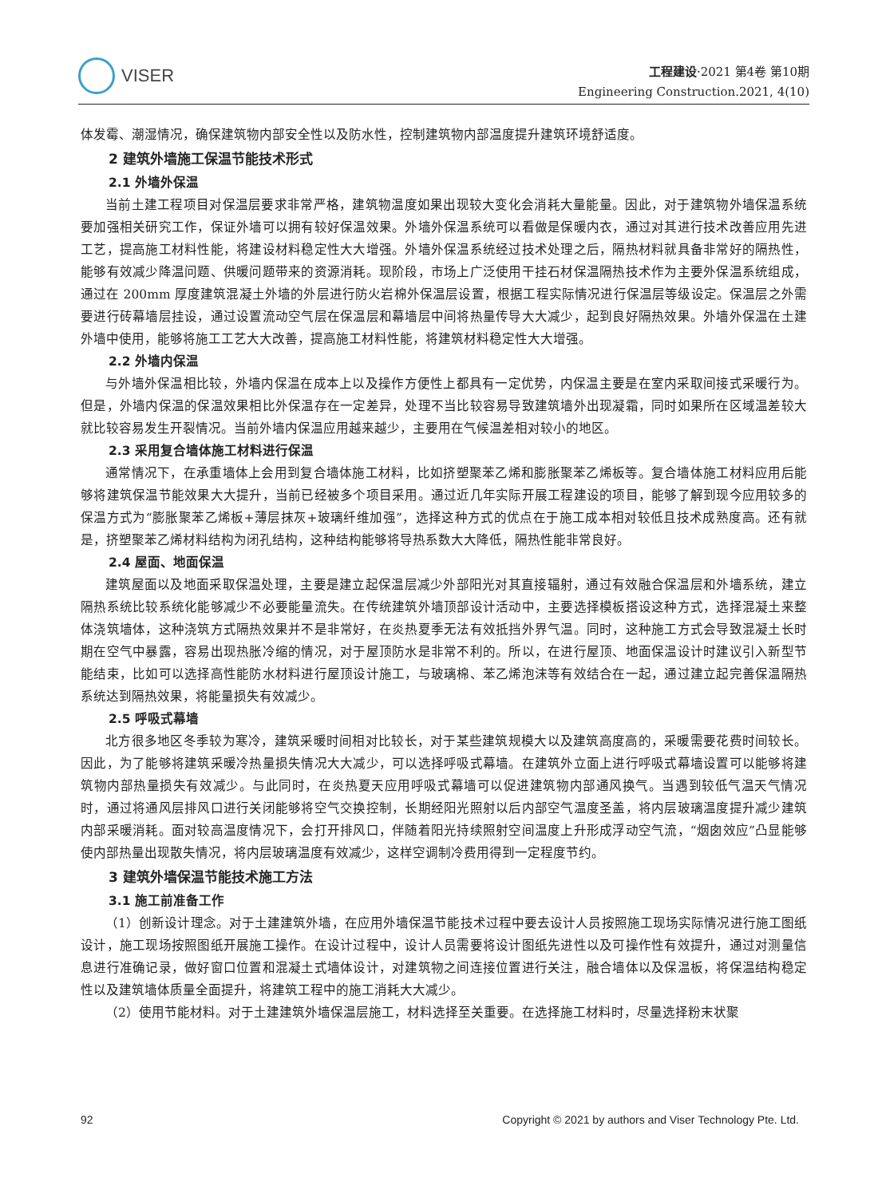VISER
工程建设·2021 第4卷 第10期
Engineering Construction.2021, 4(10)
体发霉、潮湿情况，确保建筑物内部安全性以及防水性，控制建筑物内部温度提升建筑环境舒适度。
2 建筑外墙施工保温节能技术形式
2.1 外墙外保温
当前土建工程项目对保温层要求非常严格，建筑物温度如果出现较大变化会消耗大量能量。因此，对于建筑物外墙保温系统要加强相关研究工作，保证外墙可以拥有较好保温效果。外墙外保温系统可以看做是保暖内衣，通过对其进行技术改善应用先进工艺，提高施工材料性能，将建设材料稳定性大大增强。外墙外保温系统经过技术处理之后，隔热材料就具备非常好的隔热性，能够有效减少降温问题、供暖问题带来的资源消耗。现阶段，市场上广泛使用干挂石材保温隔热技术作为主要外保温系统组成，通过在 200mm 厚度建筑混凝土外墙的外层进行防火岩棉外保温层设置，根据工程实际情况进行保温层等级设定。保温层之外需要进行砖幕墙层挂设，通过设置流动空气层在保温层和幕墙层中间将热量传导大大减少，起到良好隔热效果。外墙外保温在土建外墙中使用，能够将施工工艺大大改善，提高施工材料性能，将建筑材料稳定性大大增强。
2.2 外墙内保温
与外墙外保温相比较，外墙内保温在成本上以及操作方便性上都具有一定优势，内保温主要是在室内采取间接式采暖行为。但是，外墙内保温的保温效果相比外保温存在一定差异，处理不当比较容易导致建筑墙外出现凝霜，同时如果所在区域温差较大就比较容易发生开裂情况。当前外墙内保温应用越来越少，主要用在气候温差相对较小的地区。
2.3 采用复合墙体施工材料进行保温
通常情况下，在承重墙体上会用到复合墙体施工材料，比如挤塑聚苯乙烯和膨胀聚苯乙烯板等。复合墙体施工材料应用后能够将建筑保温节能效果大大提升，当前已经被多个项目采用。通过近几年实际开展工程建设的项目，能够了解到现今应用较多的保温方式为“膨胀聚苯乙烯板+薄层抹灰+玻璃纤维加强”，选择这种方式的优点在于施工成本相对较低且技术成熟度高。还有就是，挤塑聚苯乙烯材料结构为闭孔结构，这种结构能够将导热系数大大降低，隔热性能非常良好。
2.4 屋面、地面保温
建筑屋面以及地面采取保温处理，主要是建立起保温层减少外部阳光对其直接辐射，通过有效融合保温层和外墙系统，建立隔热系统比较系统化能够减少不必要能量流失。在传统建筑外墙顶部设计活动中，主要选择模板搭设这种方式，选择混凝土来整体浇筑墙体，这种浇筑方式隔热效果并不是非常好，在炎热夏季无法有效抵挡外界气温。同时，这种施工方式会导致混凝土长时期在空气中暴露，容易出现热胀冷缩的情况，对于屋顶防水是非常不利的。所以，在进行屋顶、地面保温设计时建议引入新型节能结束，比如可以选择高性能防水材料进行屋顶设计施工，与玻璃棉、苯乙烯泡沫等有效结合在一起，通过建立起完善保温隔热系统达到隔热效果，将能量损失有效减少。
2.5 呼吸式幕墙
北方很多地区冬季较为寒冷，建筑采暖时间相对比较长，对于某些建筑规模大以及建筑高度高的，采暖需要花费时间较长。因此，为了能够将建筑采暖冷热量损失情况大大减少，可以选择呼吸式幕墙。在建筑外立面上进行呼吸式幕墙设置可以能够将建筑物内部热量损失有效减少。与此同时，在炎热夏天应用呼吸式幕墙可以促进建筑物内部通风换气。当遇到较低气温天气情况时，通过将通风层排风口进行关闭能够将空气交换控制，长期经阳光照射以后内部空气温度圣盖，将内层玻璃温度提升减少建筑内部采暖消耗。面对较高温度情况下，会打开排风口，伴随着阳光持续照射空间温度上升形成浮动空气流，“烟囱效应”凸显能够使内部热量出现散失情况，将内层玻璃温度有效减少，这样空调制冷费用得到一定程度节约。
3 建筑外墙保温节能技术施工方法
3.1 施工前准备工作
（1）创新设计理念。对于土建建筑外墙，在应用外墙保温节能技术过程中要去设计人员按照施工现场实际情况进行施工图纸设计，施工现场按照图纸开展施工操作。在设计过程中，设计人员需要将设计图纸先进性以及可操作性有效提升，通过对测量信息进行准确记录，做好窗口位置和混凝土式墙体设计，对建筑物之间连接位置进行关注，融合墙体以及保温板，将保温结构稳定性以及建筑墙体质量全面提升，将建筑工程中的施工消耗大大减少。
（2）使用节能材料。对于土建建筑外墙保温层施工，材料选择至关重要。在选择施工材料时，尽量选择粉末状聚
92 Copyright © 2021 by authors and Viser Technology Pte. Ltd.